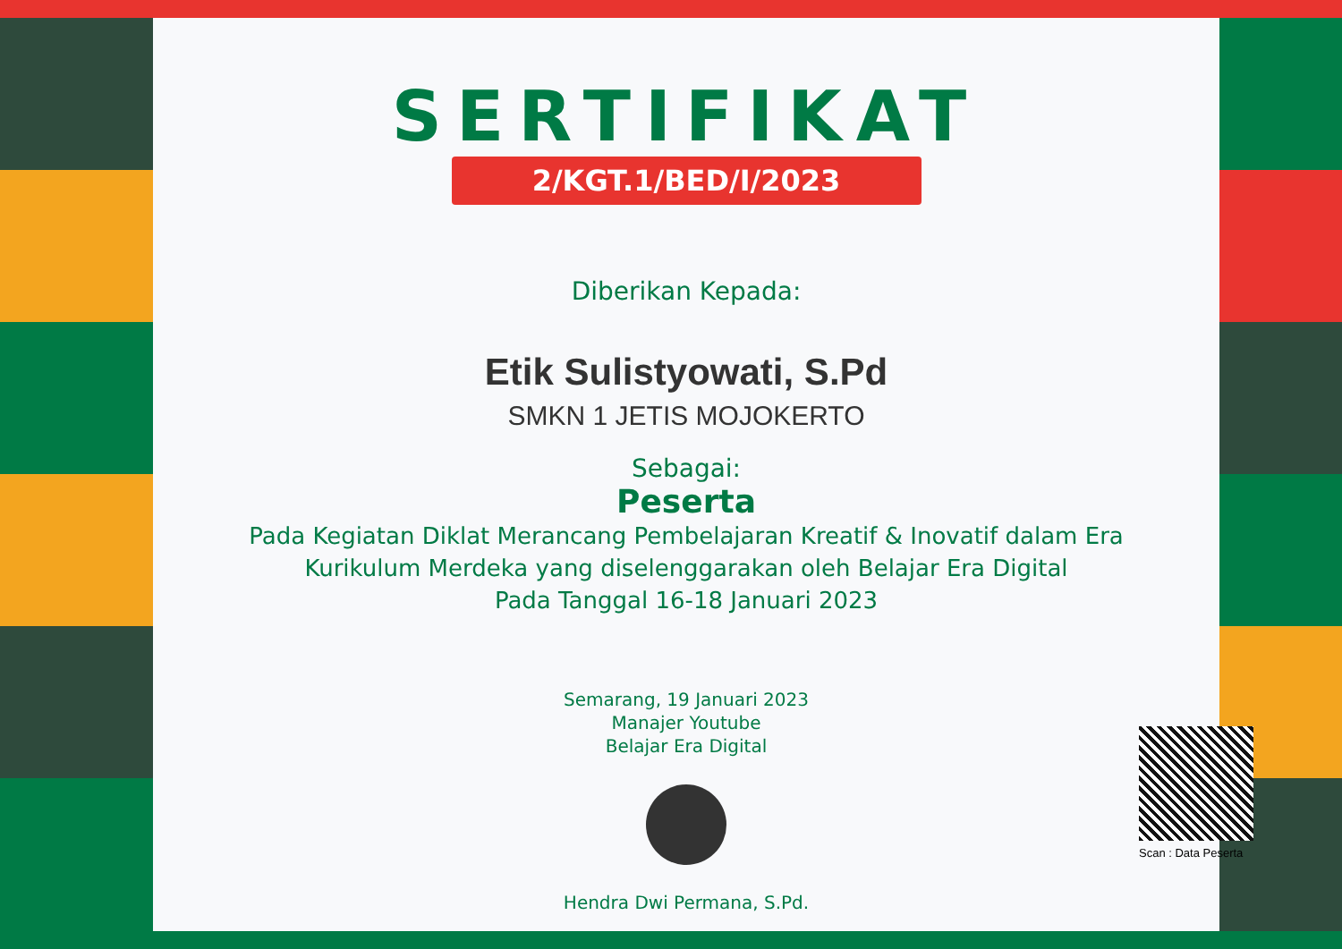SERTIFIKAT
2/KGT.1/BED/I/2023
Diberikan Kepada:
Etik Sulistyowati, S.Pd
SMKN 1 JETIS MOJOKERTO
Sebagai:
Peserta
Pada Kegiatan Diklat Merancang Pembelajaran Kreatif & Inovatif dalam Era
Kurikulum Merdeka yang diselenggarakan oleh Belajar Era Digital
Pada Tanggal 16-18 Januari 2023
Semarang, 19 Januari 2023
Manajer Youtube
Belajar Era Digital
Hendra Dwi Permana, S.Pd.
Scan : Data Peserta